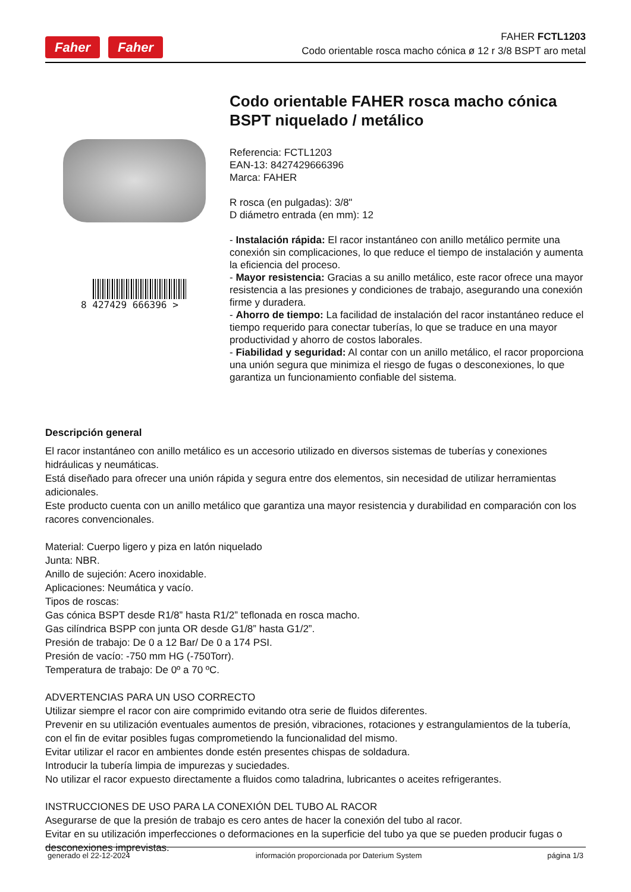Faher Faher
FAHER FCTL1203
Codo orientable rosca macho cónica ø 12 r 3/8 BSPT aro metal
8 427429 666396 >
Codo orientable FAHER rosca macho cónica BSPT niquelado / metálico
Referencia: FCTL1203
EAN-13: 8427429666396
Marca: FAHER
R rosca (en pulgadas): 3/8"
D diámetro entrada (en mm): 12
- Instalación rápida: El racor instantáneo con anillo metálico permite una conexión sin complicaciones, lo que reduce el tiempo de instalación y aumenta la eficiencia del proceso.
- Mayor resistencia: Gracias a su anillo metálico, este racor ofrece una mayor resistencia a las presiones y condiciones de trabajo, asegurando una conexión firme y duradera.
- Ahorro de tiempo: La facilidad de instalación del racor instantáneo reduce el tiempo requerido para conectar tuberías, lo que se traduce en una mayor productividad y ahorro de costos laborales.
- Fiabilidad y seguridad: Al contar con un anillo metálico, el racor proporciona una unión segura que minimiza el riesgo de fugas o desconexiones, lo que garantiza un funcionamiento confiable del sistema.
Descripción general
El racor instantáneo con anillo metálico es un accesorio utilizado en diversos sistemas de tuberías y conexiones hidráulicas y neumáticas.
Está diseñado para ofrecer una unión rápida y segura entre dos elementos, sin necesidad de utilizar herramientas adicionales.
Este producto cuenta con un anillo metálico que garantiza una mayor resistencia y durabilidad en comparación con los racores convencionales.
Material: Cuerpo ligero y piza en latón niquelado
Junta: NBR.
Anillo de sujeción: Acero inoxidable.
Aplicaciones: Neumática y vacío.
Tipos de roscas:
Gas cónica BSPT desde R1/8” hasta R1/2” teflonada en rosca macho.
Gas cilíndrica BSPP con junta OR desde G1/8” hasta G1/2”.
Presión de trabajo: De 0 a 12 Bar/ De 0 a 174 PSI.
Presión de vacío: -750 mm HG (-750Torr).
Temperatura de trabajo: De 0º a 70 ºC.
ADVERTENCIAS PARA UN USO CORRECTO
Utilizar siempre el racor con aire comprimido evitando otra serie de fluidos diferentes.
Prevenir en su utilización eventuales aumentos de presión, vibraciones, rotaciones y estrangulamientos de la tubería, con el fin de evitar posibles fugas comprometiendo la funcionalidad del mismo.
Evitar utilizar el racor en ambientes donde estén presentes chispas de soldadura.
Introducir la tubería limpia de impurezas y suciedades.
No utilizar el racor expuesto directamente a fluidos como taladrina, lubricantes o aceites refrigerantes.
INSTRUCCIONES DE USO PARA LA CONEXIÓN DEL TUBO AL RACOR
Asegurarse de que la presión de trabajo es cero antes de hacer la conexión del tubo al racor.
Evitar en su utilización imperfecciones o deformaciones en la superficie del tubo ya que se pueden producir fugas o desconexiones imprevistas.
generado el 22-12-2024 información proporcionada por Daterium System página 1/3